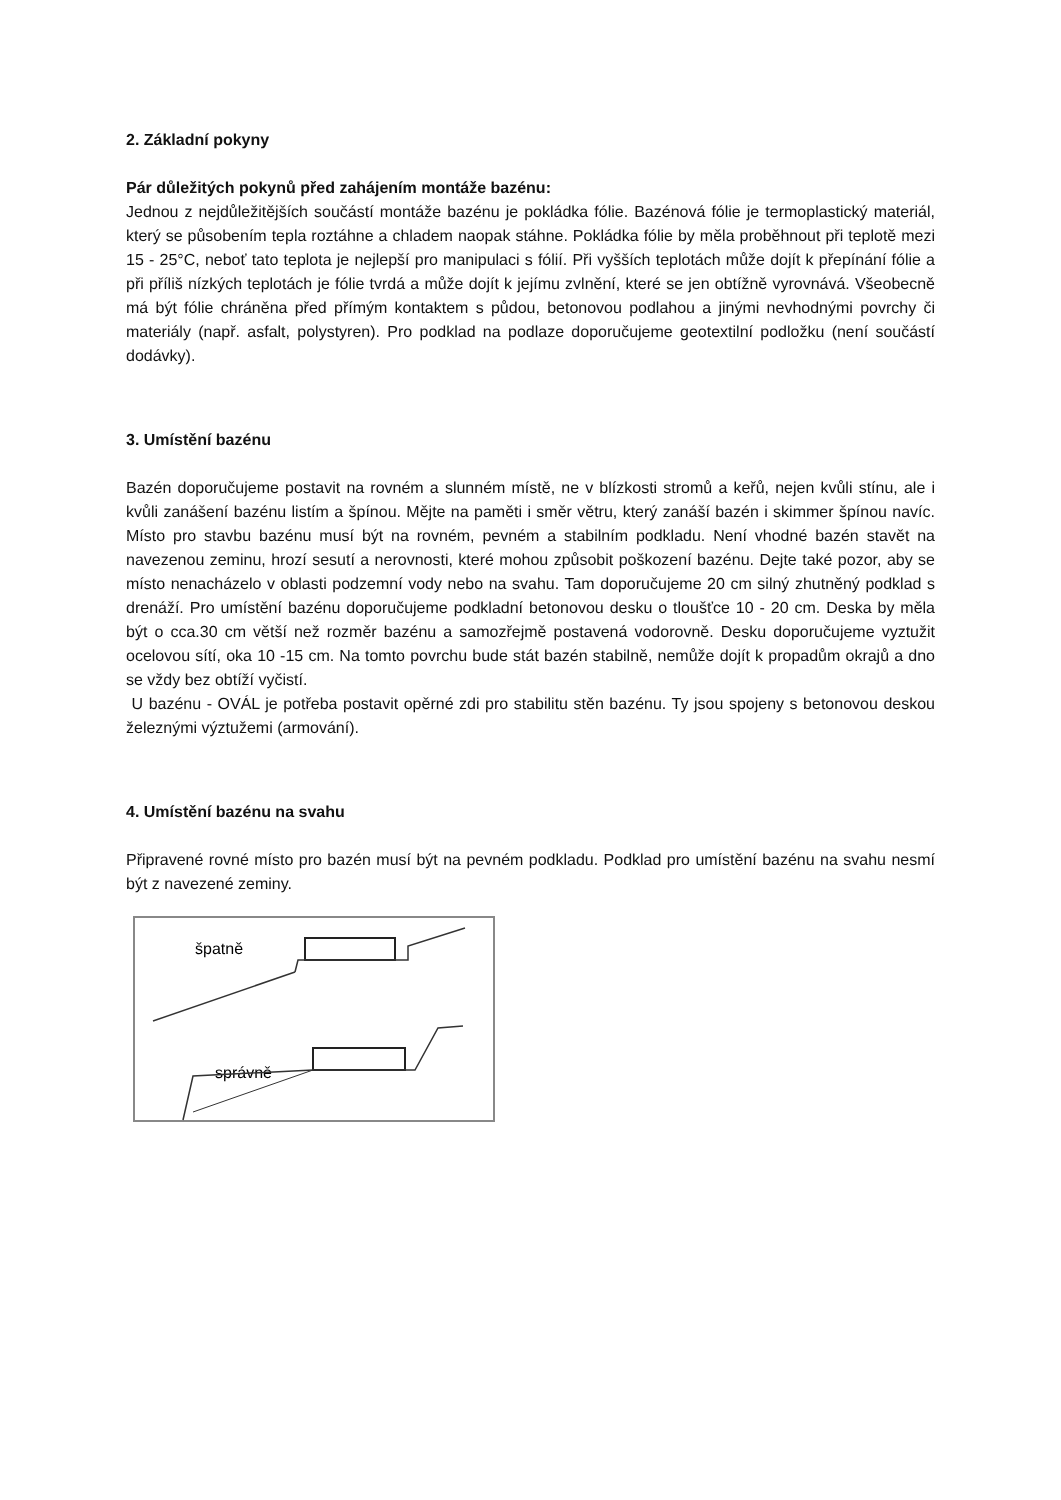2. Základní pokyny
Pár důležitých pokynů před zahájením montáže bazénu:
Jednou z nejdůležitějších součástí montáže bazénu je pokládka fólie. Bazénová fólie je termoplastický materiál, který se působením tepla roztáhne a chladem naopak stáhne. Pokládka fólie by měla proběhnout při teplotě mezi 15 - 25°C, neboť tato teplota je nejlepší pro manipulaci s fólií. Při vyšších teplotách může dojít k přepínání fólie a při příliš nízkých teplotách je fólie tvrdá a může dojít k jejímu zvlnění, které se jen obtížně vyrovnává. Všeobecně má být fólie chráněna před přímým kontaktem s půdou, betonovou podlahou a jinými nevhodnými povrchy či materiály (např. asfalt, polystyren). Pro podklad na podlaze doporučujeme geotextilní podložku (není součástí dodávky).
3. Umístění bazénu
Bazén doporučujeme postavit na rovném a slunném místě, ne v blízkosti stromů a keřů, nejen kvůli stínu, ale i kvůli zanášení bazénu listím a špínou. Mějte na paměti i směr větru, který zanáší bazén i skimmer špínou navíc. Místo pro stavbu bazénu musí být na rovném, pevném a stabilním podkladu. Není vhodné bazén stavět na navezenou zeminu, hrozí sesutí a nerovnosti, které mohou způsobit poškození bazénu. Dejte také pozor, aby se místo nenacházelo v oblasti podzemní vody nebo na svahu. Tam doporučujeme 20 cm silný zhutněný podklad s drenáží. Pro umístění bazénu doporučujeme podkladní betonovou desku o tloušťce 10 - 20 cm. Deska by měla být o cca.30 cm větší než rozměr bazénu a samozřejmě postavená vodorovně. Desku doporučujeme vyztužit ocelovou sítí, oka 10 -15 cm. Na tomto povrchu bude stát bazén stabilně, nemůže dojít k propadům okrajů a dno se vždy bez obtíží vyčistí.
U bazénu - OVÁL je potřeba postavit opěrné zdi pro stabilitu stěn bazénu. Ty jsou spojeny s betonovou deskou železnými výztužemi (armování).
4. Umístění bazénu na svahu
Připravené rovné místo pro bazén musí být na pevném podkladu. Podklad pro umístění bazénu na svahu nesmí být z navezené zeminy.
špatně
správně